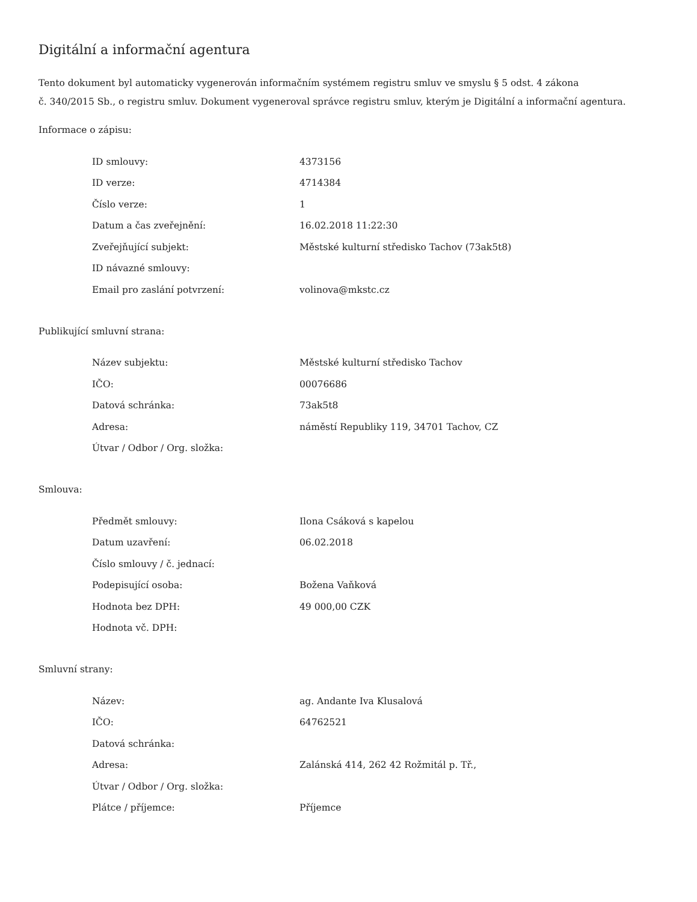Digitální a informační agentura
Tento dokument byl automaticky vygenerován informačním systémem registru smluv ve smyslu § 5 odst. 4 zákona
č. 340/2015 Sb., o registru smluv. Dokument vygeneroval správce registru smluv, kterým je Digitální a informační agentura.
Informace o zápisu:
| ID smlouvy: | 4373156 |
| ID verze: | 4714384 |
| Číslo verze: | 1 |
| Datum a čas zveřejnění: | 16.02.2018 11:22:30 |
| Zveřejňující subjekt: | Městské kulturní středisko Tachov (73ak5t8) |
| ID návazné smlouvy: | |
| Email pro zaslání potvrzení: | volinova@mkstc.cz |
Publikující smluvní strana:
| Název subjektu: | Městské kulturní středisko Tachov |
| IČO: | 00076686 |
| Datová schránka: | 73ak5t8 |
| Adresa: | náměstí Republiky 119, 34701 Tachov, CZ |
| Útvar / Odbor / Org. složka: | |
Smlouva:
| Předmět smlouvy: | Ilona Csáková s kapelou |
| Datum uzavření: | 06.02.2018 |
| Číslo smlouvy / č. jednací: | |
| Podepisující osoba: | Božena Vaňková |
| Hodnota bez DPH: | 49 000,00 CZK |
| Hodnota vč. DPH: | |
Smluvní strany:
| Název: | ag. Andante Iva Klusalová |
| IČO: | 64762521 |
| Datová schránka: | |
| Adresa: | Zalánská 414, 262 42 Rožmitál p. Tř., |
| Útvar / Odbor / Org. složka: | |
| Plátce / příjemce: | Příjemce |